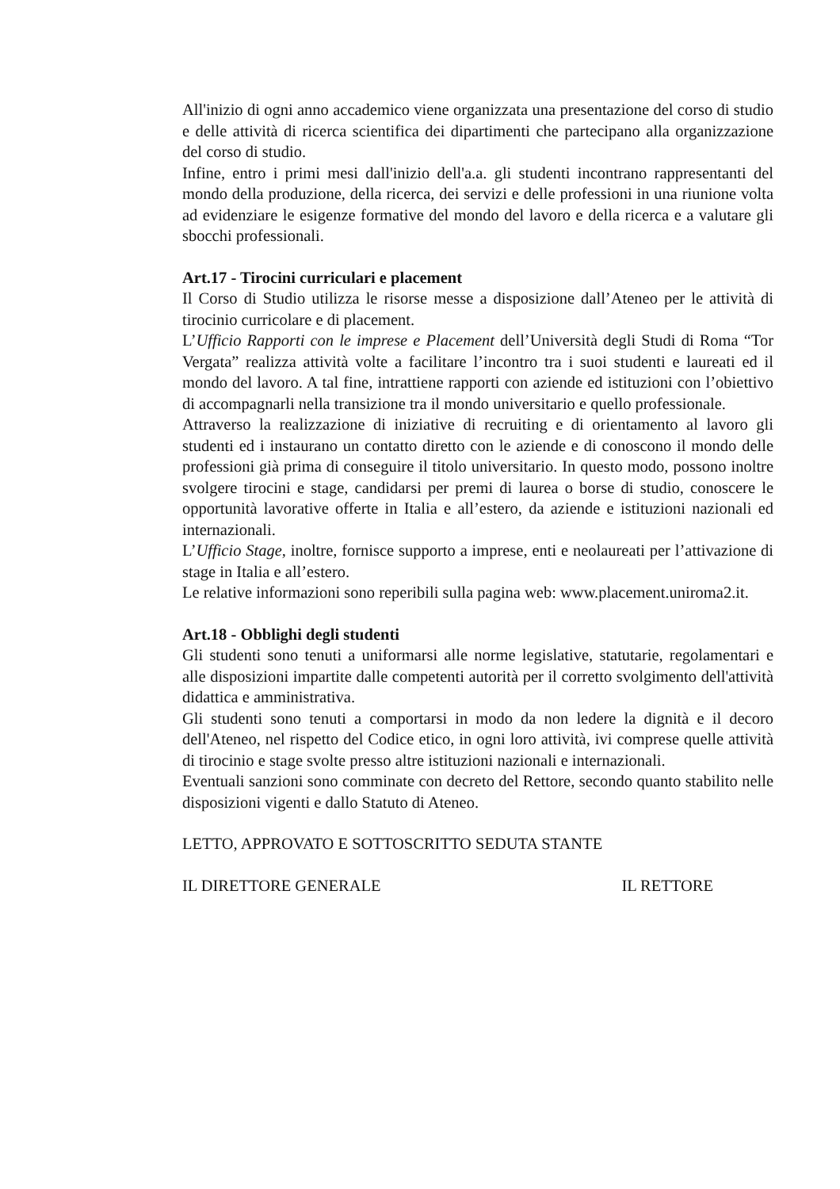All'inizio di ogni anno accademico viene organizzata una presentazione del corso di studio e delle attività di ricerca scientifica dei dipartimenti che partecipano alla organizzazione del corso di studio.
Infine, entro i primi mesi dall'inizio dell'a.a. gli studenti incontrano rappresentanti del mondo della produzione, della ricerca, dei servizi e delle professioni in una riunione volta ad evidenziare le esigenze formative del mondo del lavoro e della ricerca e a valutare gli sbocchi professionali.
Art.17 - Tirocini curriculari e placement
Il Corso di Studio utilizza le risorse messe a disposizione dall’Ateneo per le attività di tirocinio curricolare e di placement.
L’Ufficio Rapporti con le imprese e Placement dell’Università degli Studi di Roma “Tor Vergata” realizza attività volte a facilitare l’incontro tra i suoi studenti e laureati ed il mondo del lavoro. A tal fine, intrattiene rapporti con aziende ed istituzioni con l’obiettivo di accompagnarli nella transizione tra il mondo universitario e quello professionale.
Attraverso la realizzazione di iniziative di recruiting e di orientamento al lavoro gli studenti ed i instaurano un contatto diretto con le aziende e di conoscono il mondo delle professioni già prima di conseguire il titolo universitario. In questo modo, possono inoltre svolgere tirocini e stage, candidarsi per premi di laurea o borse di studio, conoscere le opportunità lavorative offerte in Italia e all’estero, da aziende e istituzioni nazionali ed internazionali.
L’Ufficio Stage, inoltre, fornisce supporto a imprese, enti e neolaureati per l’attivazione di stage in Italia e all’estero.
Le relative informazioni sono reperibili sulla pagina web: www.placement.uniroma2.it.
Art.18 - Obblighi degli studenti
Gli studenti sono tenuti a uniformarsi alle norme legislative, statutarie, regolamentari e alle disposizioni impartite dalle competenti autorità per il corretto svolgimento dell'attività didattica e amministrativa.
Gli studenti sono tenuti a comportarsi in modo da non ledere la dignità e il decoro dell'Ateneo, nel rispetto del Codice etico, in ogni loro attività, ivi comprese quelle attività di tirocinio e stage svolte presso altre istituzioni nazionali e internazionali.
Eventuali sanzioni sono comminate con decreto del Rettore, secondo quanto stabilito nelle disposizioni vigenti e dallo Statuto di Ateneo.
LETTO, APPROVATO E SOTTOSCRITTO SEDUTA STANTE
IL DIRETTORE GENERALE IL RETTORE